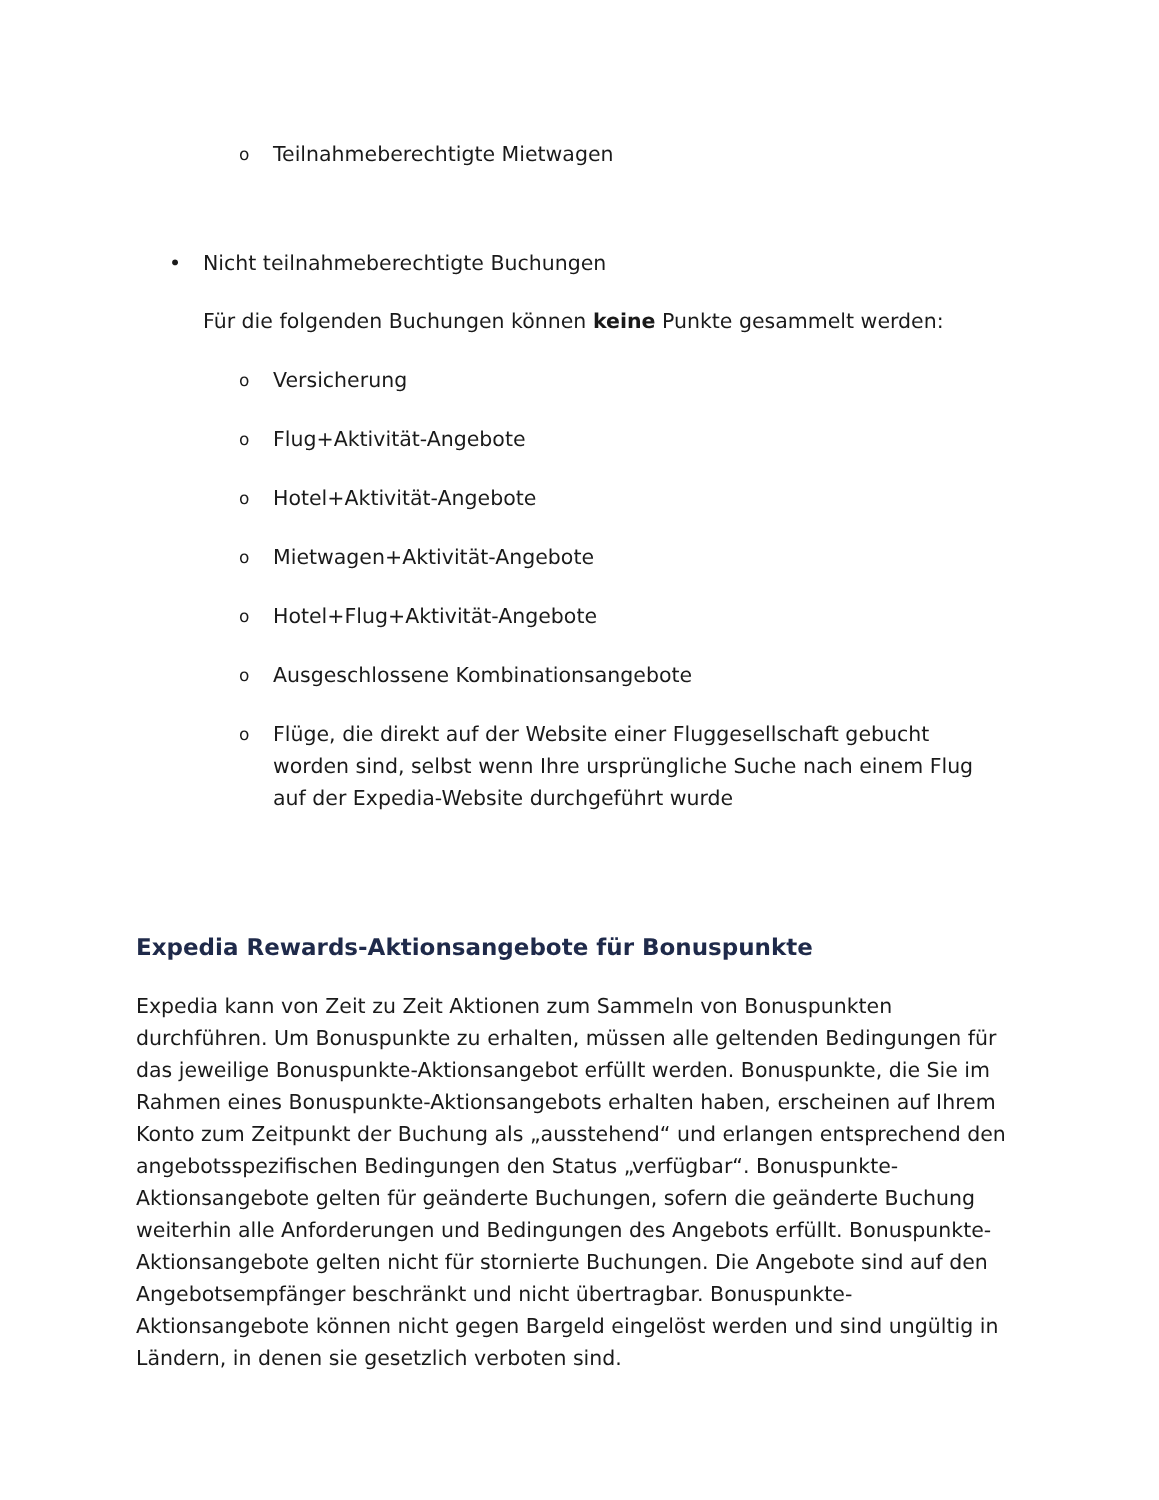o Teilnahmeberechtigte Mietwagen
• Nicht teilnahmeberechtigte Buchungen
Für die folgenden Buchungen können keine Punkte gesammelt werden:
o Versicherung
o Flug+Aktivität-Angebote
o Hotel+Aktivität-Angebote
o Mietwagen+Aktivität-Angebote
o Hotel+Flug+Aktivität-Angebote
o Ausgeschlossene Kombinationsangebote
o Flüge, die direkt auf der Website einer Fluggesellschaft gebucht worden sind, selbst wenn Ihre ursprüngliche Suche nach einem Flug auf der Expedia-Website durchgeführt wurde
Expedia Rewards-Aktionsangebote für Bonuspunkte
Expedia kann von Zeit zu Zeit Aktionen zum Sammeln von Bonuspunkten durchführen. Um Bonuspunkte zu erhalten, müssen alle geltenden Bedingungen für das jeweilige Bonuspunkte-Aktionsangebot erfüllt werden. Bonuspunkte, die Sie im Rahmen eines Bonuspunkte-Aktionsangebots erhalten haben, erscheinen auf Ihrem Konto zum Zeitpunkt der Buchung als „ausstehend“ und erlangen entsprechend den angebotsspezifischen Bedingungen den Status „verfügbar“. Bonuspunkte-Aktionsangebote gelten für geänderte Buchungen, sofern die geänderte Buchung weiterhin alle Anforderungen und Bedingungen des Angebots erfüllt. Bonuspunkte-Aktionsangebote gelten nicht für stornierte Buchungen. Die Angebote sind auf den Angebotsempfänger beschränkt und nicht übertragbar. Bonuspunkte-Aktionsangebote können nicht gegen Bargeld eingelöst werden und sind ungültig in Ländern, in denen sie gesetzlich verboten sind.